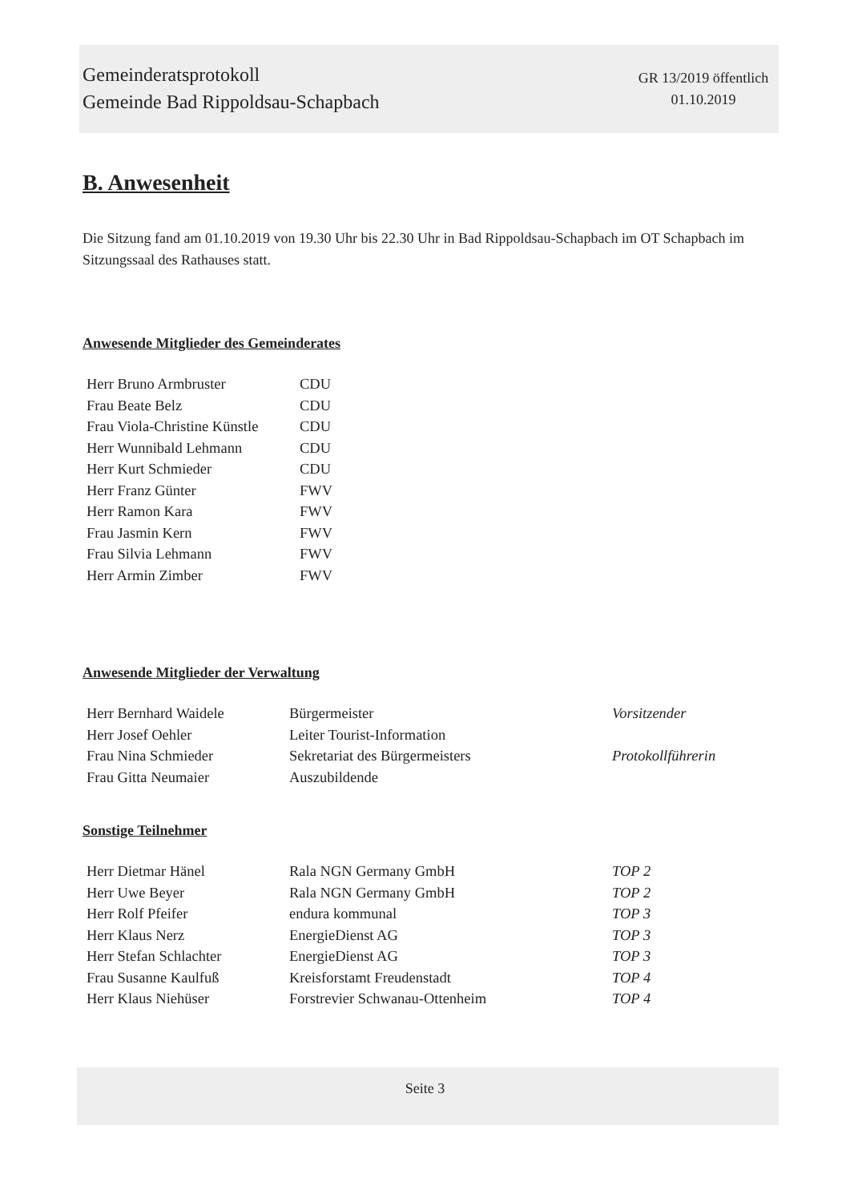Gemeinderatsprotokoll
Gemeinde Bad Rippoldsau-Schapbach
GR 13/2019 öffentlich
01.10.2019
B. Anwesenheit
Die Sitzung fand am 01.10.2019 von 19.30 Uhr bis 22.30 Uhr in Bad Rippoldsau-Schapbach im OT Schapbach im Sitzungssaal des Rathauses statt.
Anwesende Mitglieder des Gemeinderates
| Herr Bruno Armbruster | CDU |
| Frau Beate Belz | CDU |
| Frau Viola-Christine Künstle | CDU |
| Herr Wunnibald Lehmann | CDU |
| Herr Kurt Schmieder | CDU |
| Herr Franz Günter | FWV |
| Herr Ramon Kara | FWV |
| Frau Jasmin Kern | FWV |
| Frau Silvia Lehmann | FWV |
| Herr Armin Zimber | FWV |
Anwesende Mitglieder der Verwaltung
| Herr Bernhard Waidele | Bürgermeister | Vorsitzender |
| Herr Josef Oehler | Leiter Tourist-Information | |
| Frau Nina Schmieder | Sekretariat des Bürgermeisters | Protokollführerin |
| Frau Gitta Neumaier | Auszubildende | |
Sonstige Teilnehmer
| Herr Dietmar Hänel | Rala NGN Germany GmbH | TOP 2 |
| Herr Uwe Beyer | Rala NGN Germany GmbH | TOP 2 |
| Herr Rolf Pfeifer | endura kommunal | TOP 3 |
| Herr Klaus Nerz | EnergieDienst AG | TOP 3 |
| Herr Stefan Schlachter | EnergieDienst AG | TOP 3 |
| Frau Susanne Kaulfuß | Kreisforstamt Freudenstadt | TOP 4 |
| Herr Klaus Niehüser | Forstrevier Schwanau-Ottenheim | TOP 4 |
Seite 3